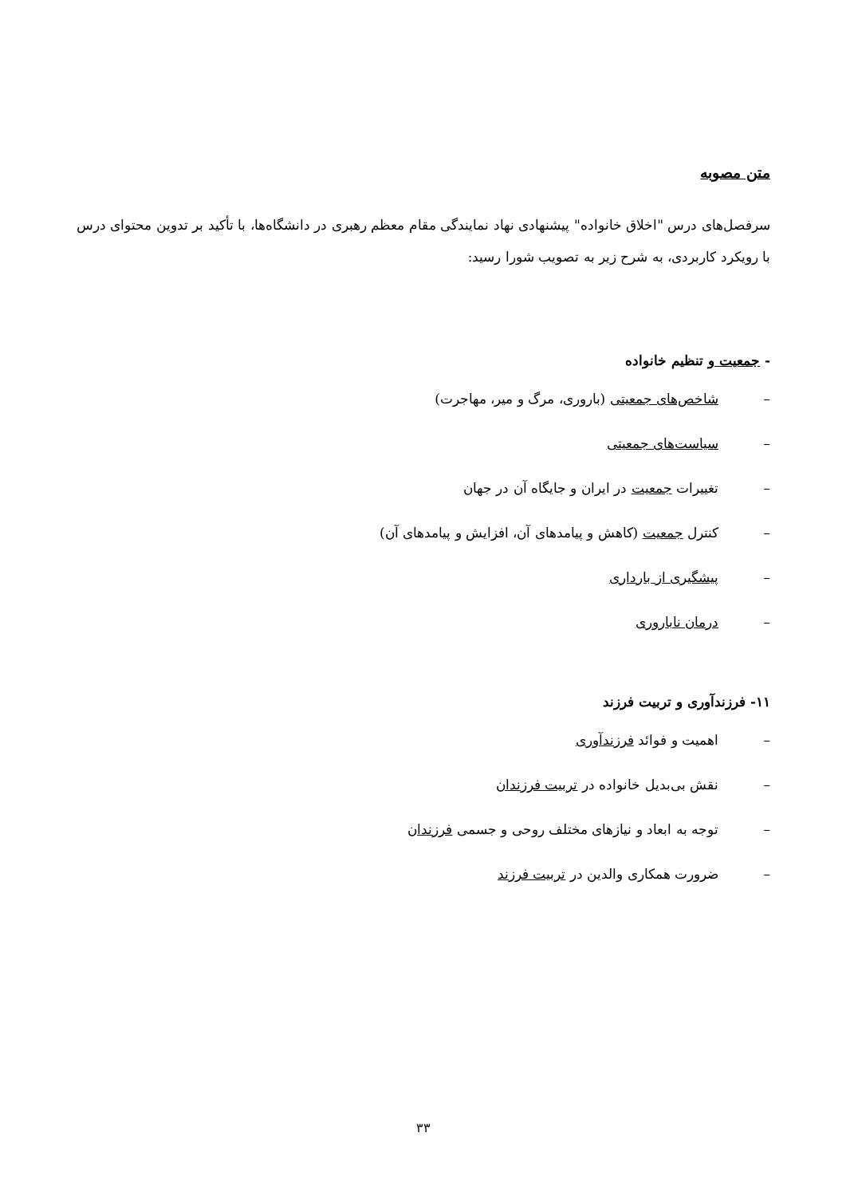متن مصوبه
سرفصل‌های درس "اخلاق خانواده" پیشنهادی نهاد نمایندگی مقام معظم رهبری در دانشگاه‌ها، با تأکید بر تدوین محتوای درس با رویکرد کاربردی، به شرح زیر به تصویب شورا رسید:
- جمعیت و تنظیم خانواده
– شاخص‌های جمعیتی (باروری، مرگ و میر، مهاجرت)
– سیاست‌های جمعیتی
– تغییرات جمعیت در ایران و جایگاه آن در جهان
– کنترل جمعیت (کاهش و پیامدهای آن، افزایش و پیامدهای آن)
– پیشگیری از بارداری
– درمان ناباروری
۱۱- فرزندآوری و تربیت فرزند
– اهمیت و فوائد فرزندآوری
– نقش بی‌بدیل خانواده در تربیت فرزندان
– توجه به ابعاد و نیازهای مختلف روحی و جسمی فرزندان
– ضرورت همکاری والدین در تربیت فرزند
۳۳